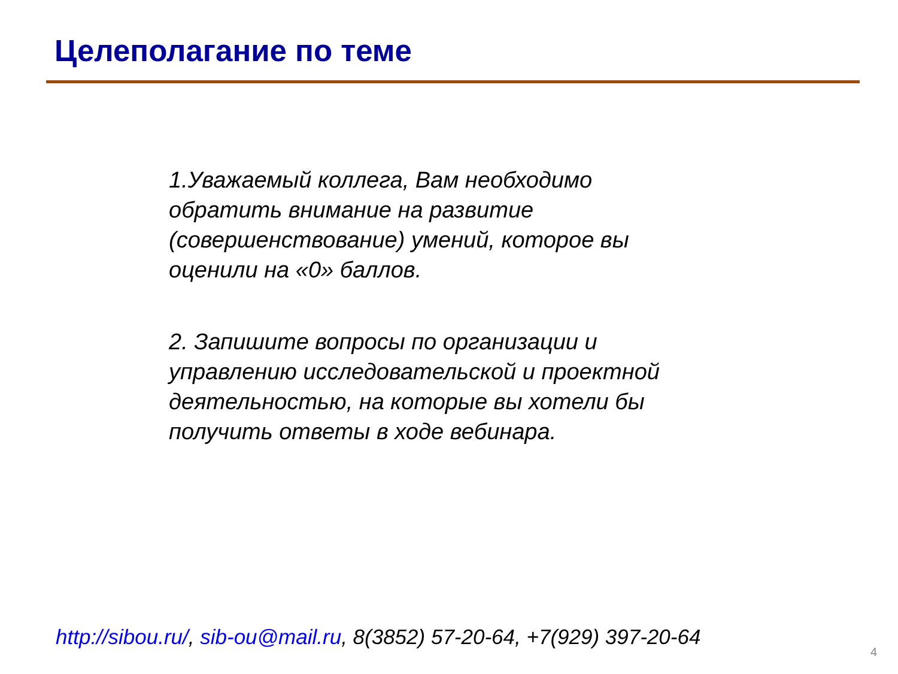Целеполагание по теме
1.Уважаемый коллега, Вам необходимо обратить внимание на развитие (совершенствование) умений, которое вы оценили на «0» баллов.
2. Запишите вопросы по организации и управлению исследовательской и проектной деятельностью, на которые вы хотели бы получить ответы в ходе вебинара.
http://sibou.ru/, sib-ou@mail.ru, 8(3852) 57-20-64, +7(929) 397-20-64
4